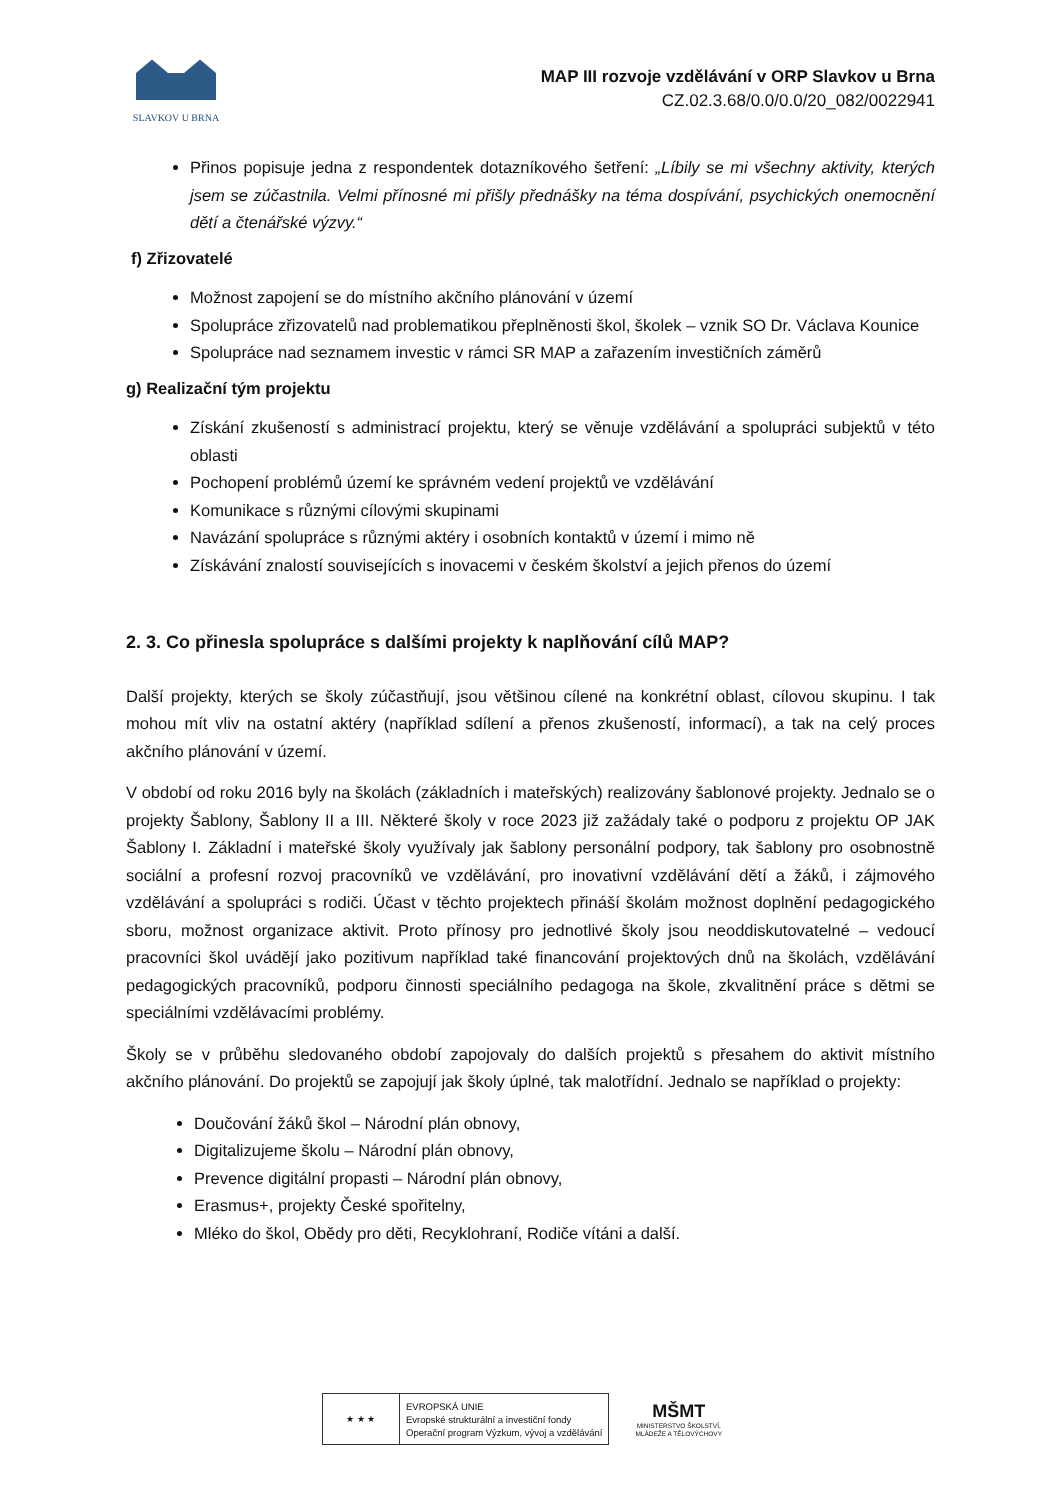SLAVKOV U BRNA
MAP III rozvoje vzdělávání v ORP Slavkov u Brna
CZ.02.3.68/0.0/0.0/20_082/0022941
Přinos popisuje jedna z respondentek dotazníkového šetření: „Líbily se mi všechny aktivity, kterých jsem se zúčastnila. Velmi přínosné mi přišly přednášky na téma dospívání, psychických onemocnění dětí a čtenářské výzvy.“
f) Zřizovatelé
Možnost zapojení se do místního akčního plánování v území
Spolupráce zřizovatelů nad problematikou přeplněnosti škol, školek – vznik SO Dr. Václava Kounice
Spolupráce nad seznamem investic v rámci SR MAP a zařazením investičních záměrů
g) Realizační tým projektu
Získání zkušeností s administrací projektu, který se věnuje vzdělávání a spolupráci subjektů v této oblasti
Pochopení problémů území ke správném vedení projektů ve vzdělávání
Komunikace s různými cílovými skupinami
Navázání spolupráce s různými aktéry i osobních kontaktů v území i mimo ně
Získávání znalostí souvisejících s inovacemi v českém školství a jejich přenos do území
2. 3. Co přinesla spolupráce s dalšími projekty k naplňování cílů MAP?
Další projekty, kterých se školy zúčastňují, jsou většinou cílené na konkrétní oblast, cílovou skupinu. I tak mohou mít vliv na ostatní aktéry (například sdílení a přenos zkušeností, informací), a tak na celý proces akčního plánování v území.
V období od roku 2016 byly na školách (základních i mateřských) realizovány šablonové projekty. Jednalo se o projekty Šablony, Šablony II a III. Některé školy v roce 2023 již zažádaly také o podporu z projektu OP JAK Šablony I. Základní i mateřské školy využívaly jak šablony personální podpory, tak šablony pro osobnostně sociální a profesní rozvoj pracovníků ve vzdělávání, pro inovativní vzdělávání dětí a žáků, i zájmového vzdělávání a spolupráci s rodiči. Účast v těchto projektech přináší školám možnost doplnění pedagogického sboru, možnost organizace aktivit. Proto přínosy pro jednotlivé školy jsou neoddiskutovatelné – vedoucí pracovníci škol uvádějí jako pozitivum například také financování projektových dnů na školách, vzdělávání pedagogických pracovníků, podporu činnosti speciálního pedagoga na škole, zkvalitnění práce s dětmi se speciálními vzdělávacími problémy.
Školy se v průběhu sledovaného období zapojovaly do dalších projektů s přesahem do aktivit místního akčního plánování. Do projektů se zapojují jak školy úplné, tak malotřídní. Jednalo se například o projekty:
Doučování žáků škol – Národní plán obnovy,
Digitalizujeme školu – Národní plán obnovy,
Prevence digitální propasti – Národní plán obnovy,
Erasmus+, projekty České spořitelny,
Mléko do škol, Obědy pro děti, Recyklohraní, Rodiče vítáni a další.
★ ★ ★
EVROPSKÁ UNIE
Evropské strukturální a investiční fondy
Operační program Výzkum, vývoj a vzdělávání
MŠMT
MINISTERSTVO ŠKOLSTVÍ,
MLÁDEŽE A TĚLOVÝCHOVY